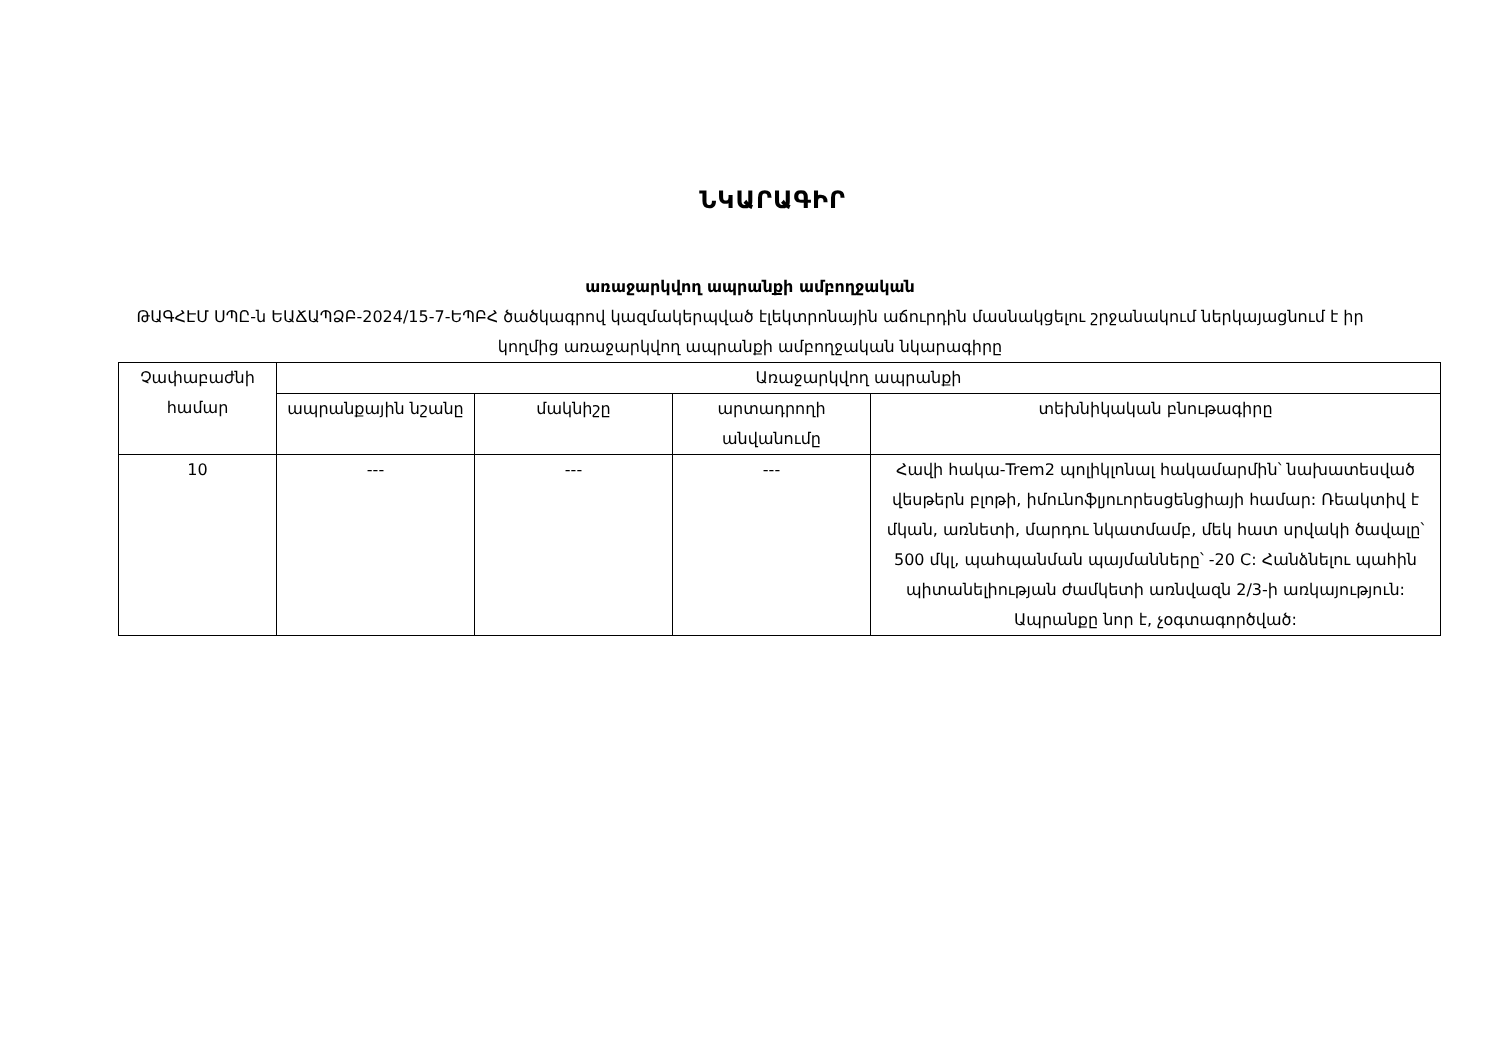ՆԿԱՐԱԳԻՐ
առաջարկվող ապրանքի ամբողջական
ԹԱԳՀԷՄ ՍՊԸ-ն ԵԱՃԱՊՁԲ-2024/15-7-ԵՊԲՀ ծածկագրով կազմակերպված էլեկտրոնային աճուրդին մասնակցելու շրջանակում ներկայացնում է իր կողմից առաջարկվող ապրանքի ամբողջական նկարագիրը
| Չափաբաժնի համար | Առաջարկվող ապրանքի | | | |
| --- | --- | --- | --- | --- |
| | ապրանքային նշանը | մակնիշը | արտադրողի անվանումը | տեխնիկական բնութագիրը |
| 10 | --- | --- | --- | Հավի հակա-Trem2 պոլիկլոնալ հակամարմին՝ նախատեսված վեսթերն բլոթի, իմունոֆլյուորեսցենցիայի համար: Ռեակտիվ է մկան, առնետի, մարդու նկատմամբ, մեկ հատ սրվակի ծավալը՝ 500 մկլ, պահպանման պայմանները՝ -20 C: Հանձնելու պահին պիտանելիության ժամկետի առնվազն 2/3-ի առկայություն: Ապրանքը նոր է, չօգտագործված: |